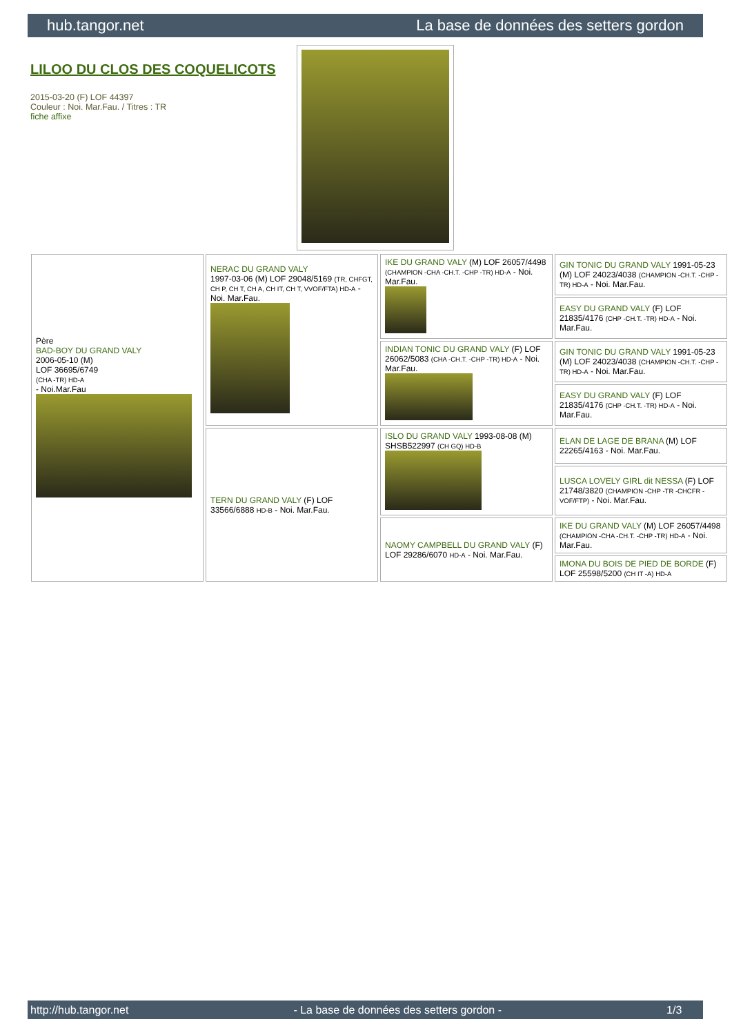hub.tangor.net La base de données des setters gordon
LILOO DU CLOS DES COQUELICOTS
2015-03-20 (F) LOF 44397
Couleur : Noi. Mar.Fau. / Titres : TR
fiche affixe
| Père BAD-BOY DU GRAND VALY 2006-05-10 (M) LOF 36695/6749 (CHA -TR) HD-A - Noi.Mar.Fau | NERAC DU GRAND VALY 1997-03-06 (M) LOF 29048/5169 (TR, CHFGT, CH P, CH T, CH A, CH IT, CH T, VVOF/FTA) HD-A - Noi. Mar.Fau. | IKE DU GRAND VALY (M) LOF 26057/4498 (CHAMPION -CHA -CH.T. -CHP -TR) HD-A - Noi. Mar.Fau. | GIN TONIC DU GRAND VALY 1991-05-23 (M) LOF 24023/4038 (CHAMPION -CH.T. -CHP -TR) HD-A - Noi. Mar.Fau. |
| | | | EASY DU GRAND VALY (F) LOF 21835/4176 (CHP -CH.T. -TR) HD-A - Noi. Mar.Fau. |
| | | INDIAN TONIC DU GRAND VALY (F) LOF 26062/5083 (CHA -CH.T. -CHP -TR) HD-A - Noi. Mar.Fau. | GIN TONIC DU GRAND VALY 1991-05-23 (M) LOF 24023/4038 (CHAMPION -CH.T. -CHP -TR) HD-A - Noi. Mar.Fau. |
| | | | EASY DU GRAND VALY (F) LOF 21835/4176 (CHP -CH.T. -TR) HD-A - Noi. Mar.Fau. |
| | TERN DU GRAND VALY (F) LOF 33566/6888 HD-B - Noi. Mar.Fau. | ISLO DU GRAND VALY 1993-08-08 (M) SHSB522997 (CH GQ) HD-B | ELAN DE LAGE DE BRANA (M) LOF 22265/4163 - Noi. Mar.Fau. |
| | | | LUSCA LOVELY GIRL dit NESSA (F) LOF 21748/3820 (CHAMPION -CHP -TR -CHCFR -VOF/FTP) - Noi. Mar.Fau. |
| | | NAOMY CAMPBELL DU GRAND VALY (F) LOF 29286/6070 HD-A - Noi. Mar.Fau. | IKE DU GRAND VALY (M) LOF 26057/4498 (CHAMPION -CHA -CH.T. -CHP -TR) HD-A - Noi. Mar.Fau. |
| | | | IMONA DU BOIS DE PIED DE BORDE (F) LOF 25598/5200 (CH IT -A) HD-A |
http://hub.tangor.net - La base de données des setters gordon - 1/3